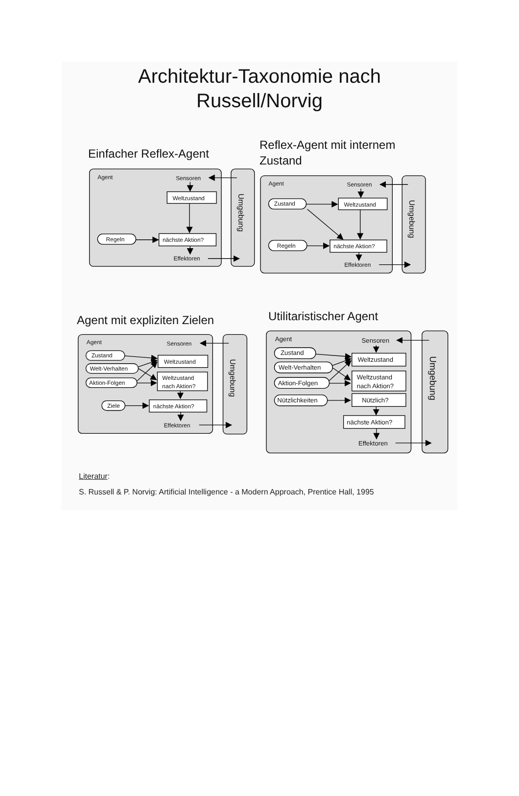Architektur-Taxonomie nach
Russell/Norvig
Einfacher Reflex-Agent
Agent
Sensoren
Weltzustand
Regeln
nächste Aktion?
Effektoren
Umgebung
Reflex-Agent mit internem Zustand
Agent
Sensoren
Zustand
Weltzustand
Regeln
nächste Aktion?
Effektoren
Umgebung
Agent mit expliziten Zielen
Agent
Sensoren
Zustand
Welt-Verhalten
Aktion-Folgen
Weltzustand
Weltzustand
nach Aktion?
Ziele
nächste Aktion?
Effektoren
Umgebung
Utilitaristischer Agent
Agent
Sensoren
Zustand
Welt-Verhalten
Aktion-Folgen
Nützlichkeiten
Weltzustand
Weltzustand
nach Aktion?
Nützlich?
nächste Aktion?
Effektoren
Umgebung
Literatur:
S. Russell & P. Norvig: Artificial Intelligence - a Modern Approach, Prentice Hall, 1995